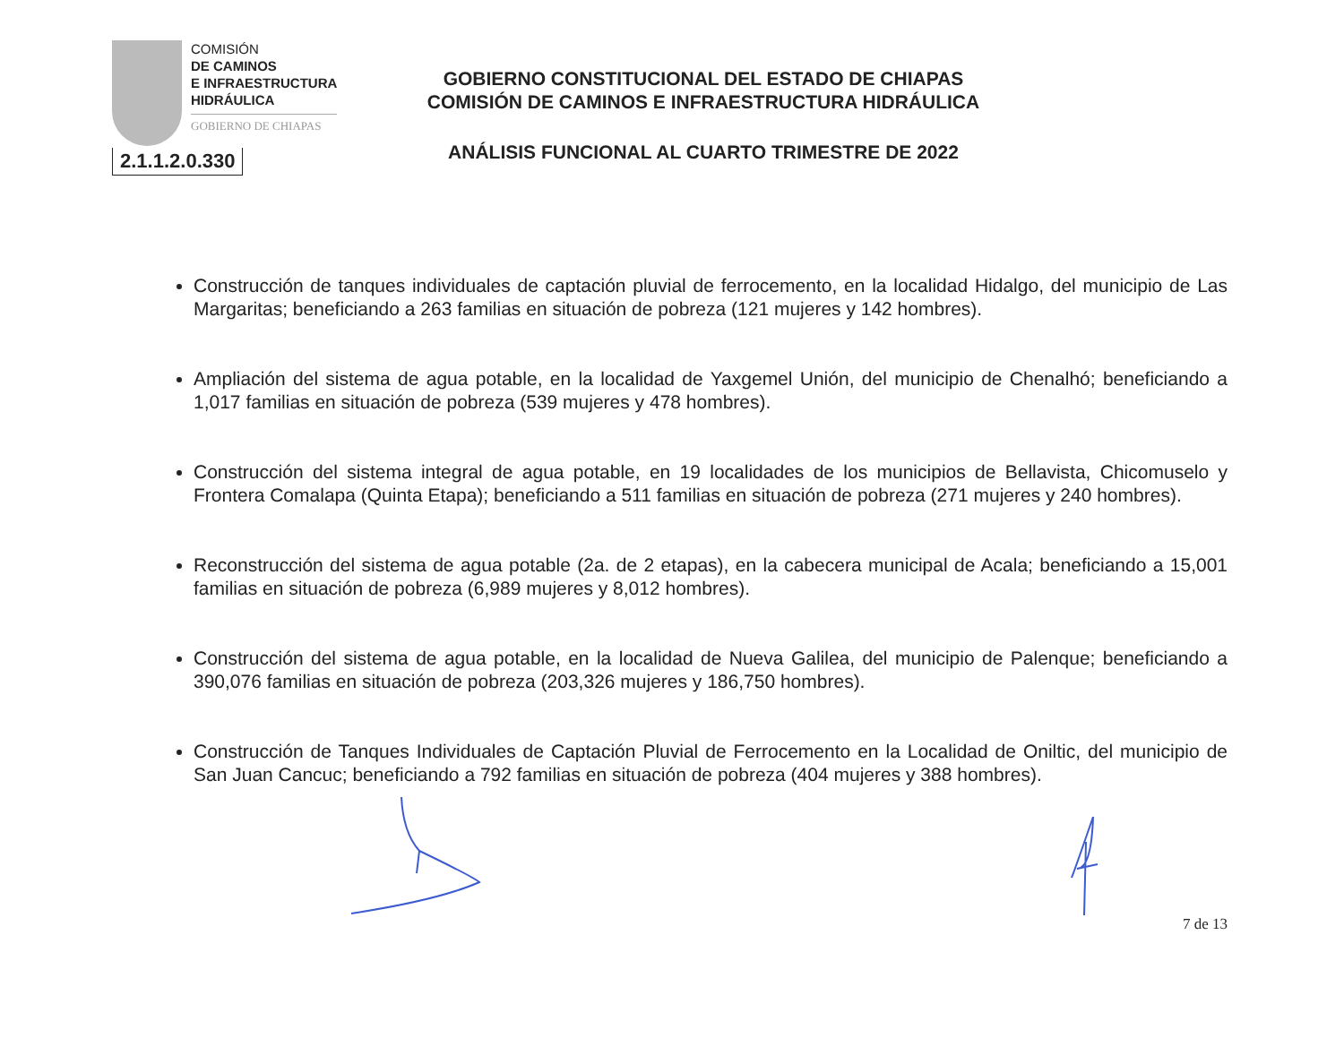COMISIÓN
DE CAMINOS
E INFRAESTRUCTURA
HIDRÁULICA
GOBIERNO DE CHIAPAS
2.1.1.2.0.330
GOBIERNO CONSTITUCIONAL DEL ESTADO DE CHIAPAS
COMISIÓN DE CAMINOS E INFRAESTRUCTURA HIDRÁULICA
ANÁLISIS FUNCIONAL AL CUARTO TRIMESTRE DE 2022
Construcción de tanques individuales de captación pluvial de ferrocemento, en la localidad Hidalgo, del municipio de Las Margaritas; beneficiando a 263 familias en situación de pobreza (121 mujeres y 142 hombres).
Ampliación del sistema de agua potable, en la localidad de Yaxgemel Unión, del municipio de Chenalhó; beneficiando a 1,017 familias en situación de pobreza (539 mujeres y 478 hombres).
Construcción del sistema integral de agua potable, en 19 localidades de los municipios de Bellavista, Chicomuselo y Frontera Comalapa (Quinta Etapa); beneficiando a 511 familias en situación de pobreza (271 mujeres y 240 hombres).
Reconstrucción del sistema de agua potable (2a. de 2 etapas), en la cabecera municipal de Acala; beneficiando a 15,001 familias en situación de pobreza (6,989 mujeres y 8,012 hombres).
Construcción del sistema de agua potable, en la localidad de Nueva Galilea, del municipio de Palenque; beneficiando a 390,076 familias en situación de pobreza (203,326 mujeres y 186,750 hombres).
Construcción de Tanques Individuales de Captación Pluvial de Ferrocemento en la Localidad de Oniltic, del municipio de San Juan Cancuc; beneficiando a 792 familias en situación de pobreza (404 mujeres y 388 hombres).
7 de 13